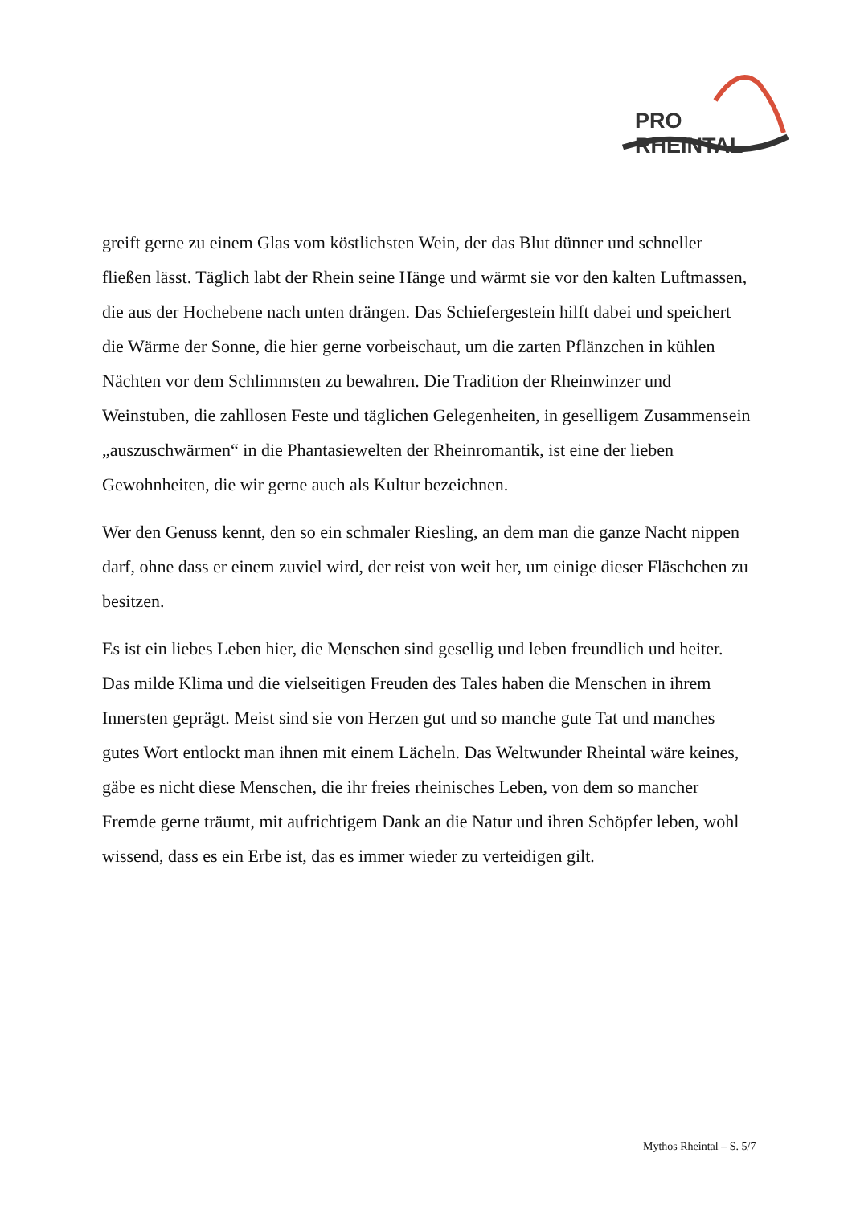PRO RHEINTAL
greift gerne zu einem Glas vom köstlichsten Wein, der das Blut dünner und schneller fließen lässt. Täglich labt der Rhein seine Hänge und wärmt sie vor den kalten Luftmassen, die aus der Hochebene nach unten drängen. Das Schiefergestein hilft dabei und speichert die Wärme der Sonne, die hier gerne vorbeischaut, um die zarten Pflänzchen in kühlen Nächten vor dem Schlimmsten zu bewahren. Die Tradition der Rheinwinzer und Weinstuben, die zahllosen Feste und täglichen Gelegenheiten, in geselligem Zusammensein „auszuschwärmen“ in die Phantasiewelten der Rheinromantik, ist eine der lieben Gewohnheiten, die wir gerne auch als Kultur bezeichnen.
Wer den Genuss kennt, den so ein schmaler Riesling, an dem man die ganze Nacht nippen darf, ohne dass er einem zuviel wird, der reist von weit her, um einige dieser Fläschchen zu besitzen.
Es ist ein liebes Leben hier, die Menschen sind gesellig und leben freundlich und heiter. Das milde Klima und die vielseitigen Freuden des Tales haben die Menschen in ihrem Innersten geprägt. Meist sind sie von Herzen gut und so manche gute Tat und manches gutes Wort entlockt man ihnen mit einem Lächeln. Das Weltwunder Rheintal wäre keines, gäbe es nicht diese Menschen, die ihr freies rheinisches Leben, von dem so mancher Fremde gerne träumt, mit aufrichtigem Dank an die Natur und ihren Schöpfer leben, wohl wissend, dass es ein Erbe ist, das es immer wieder zu verteidigen gilt.
Mythos Rheintal – S. 5/7